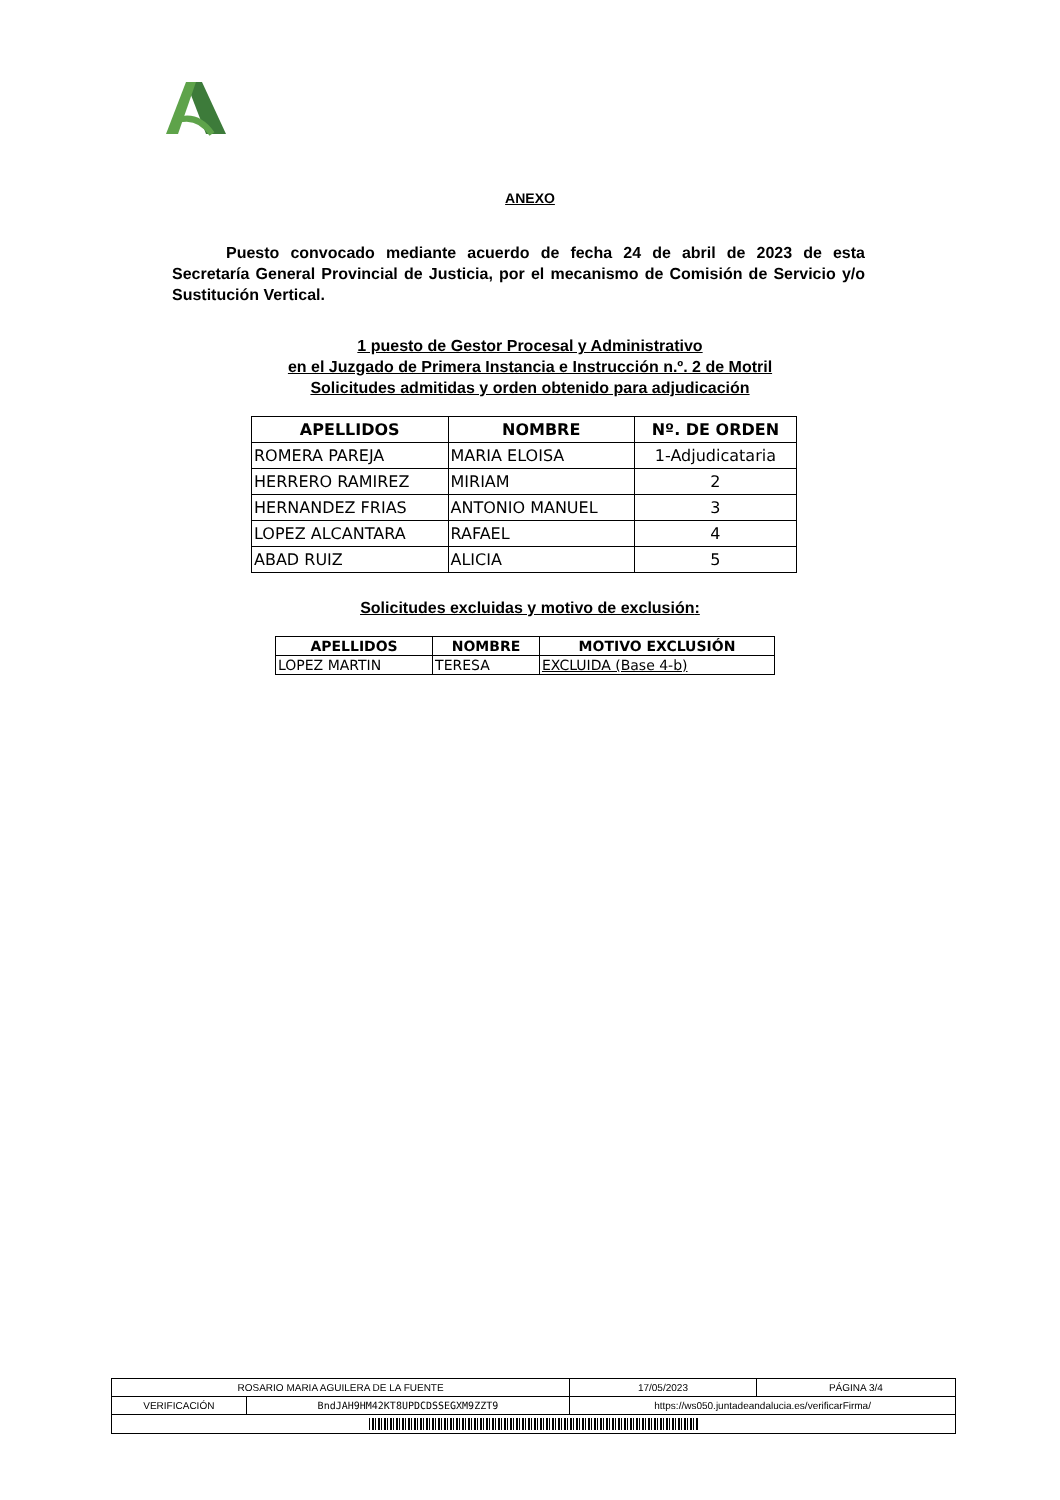ANEXO
Puesto convocado mediante acuerdo de fecha 24 de abril de 2023 de esta Secretaría General Provincial de Justicia, por el mecanismo de Comisión de Servicio y/o Sustitución Vertical.
1 puesto de Gestor Procesal y Administrativo
en el Juzgado de Primera Instancia e Instrucción n.º. 2 de Motril
Solicitudes admitidas y orden obtenido para adjudicación
| APELLIDOS | NOMBRE | Nº. DE ORDEN |
| --- | --- | --- |
| ROMERA PAREJA | MARIA ELOISA | 1-Adjudicataria |
| HERRERO RAMIREZ | MIRIAM | 2 |
| HERNANDEZ FRIAS | ANTONIO MANUEL | 3 |
| LOPEZ ALCANTARA | RAFAEL | 4 |
| ABAD RUIZ | ALICIA | 5 |
Solicitudes excluidas y motivo de exclusión:
| APELLIDOS | NOMBRE | MOTIVO EXCLUSIÓN |
| --- | --- | --- |
| LOPEZ MARTIN | TERESA | EXCLUIDA (Base 4-b) |
| ROSARIO MARIA AGUILERA DE LA FUENTE | | | 17/05/2023 | PÁGINA 3/4 |
| VERIFICACIÓN | BndJAH9HM42KT8UPDCDSSEGXM9ZZT9 | https://ws050.juntadeandalucia.es/verificarFirma/ | | |